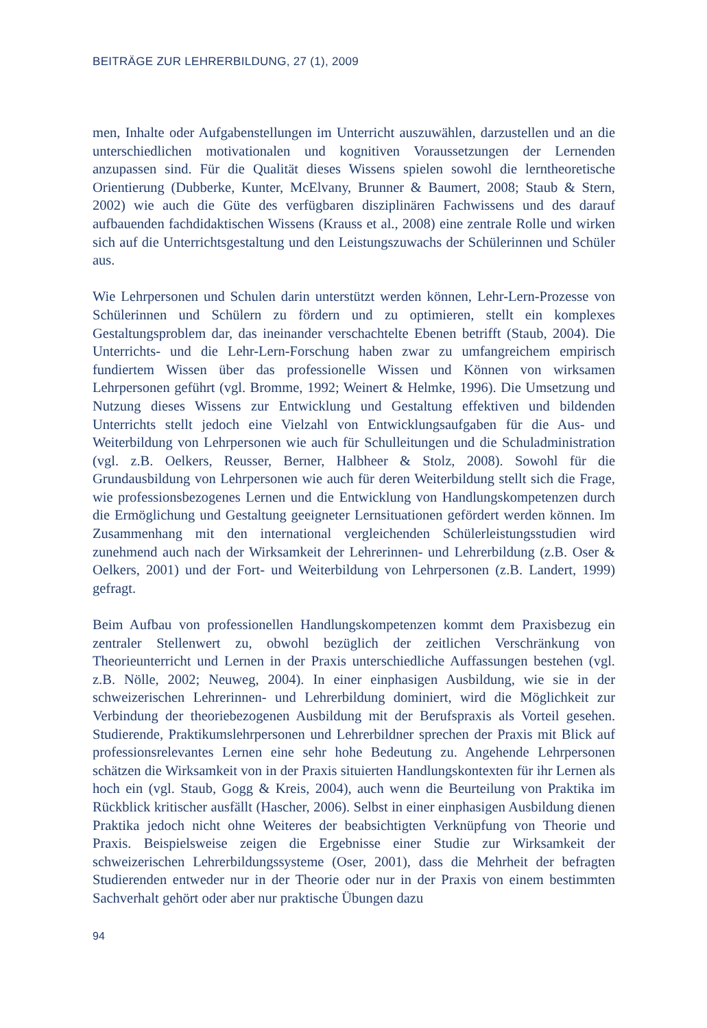BEITRÄGE ZUR LEHRERBILDUNG, 27 (1), 2009
men, Inhalte oder Aufgabenstellungen im Unterricht auszuwählen, darzustellen und an die unterschiedlichen motivationalen und kognitiven Voraussetzungen der Lernenden anzupassen sind. Für die Qualität dieses Wissens spielen sowohl die lerntheoretische Orientierung (Dubberke, Kunter, McElvany, Brunner & Baumert, 2008; Staub & Stern, 2002) wie auch die Güte des verfügbaren disziplinären Fachwissens und des darauf aufbauenden fachdidaktischen Wissens (Krauss et al., 2008) eine zentrale Rolle und wirken sich auf die Unterrichtsgestaltung und den Leistungszuwachs der Schülerinnen und Schüler aus.
Wie Lehrpersonen und Schulen darin unterstützt werden können, Lehr-Lern-Prozesse von Schülerinnen und Schülern zu fördern und zu optimieren, stellt ein komplexes Gestaltungsproblem dar, das ineinander verschachtelte Ebenen betrifft (Staub, 2004). Die Unterrichts- und die Lehr-Lern-Forschung haben zwar zu umfangreichem empirisch fundiertem Wissen über das professionelle Wissen und Können von wirksamen Lehrpersonen geführt (vgl. Bromme, 1992; Weinert & Helmke, 1996). Die Umsetzung und Nutzung dieses Wissens zur Entwicklung und Gestaltung effektiven und bildenden Unterrichts stellt jedoch eine Vielzahl von Entwicklungsaufgaben für die Aus- und Weiterbildung von Lehrpersonen wie auch für Schulleitungen und die Schuladministration (vgl. z.B. Oelkers, Reusser, Berner, Halbheer & Stolz, 2008). Sowohl für die Grundausbildung von Lehrpersonen wie auch für deren Weiterbildung stellt sich die Frage, wie professionsbezogenes Lernen und die Entwicklung von Handlungskompetenzen durch die Ermöglichung und Gestaltung geeigneter Lernsituationen gefördert werden können. Im Zusammenhang mit den international vergleichenden Schülerleistungsstudien wird zunehmend auch nach der Wirksamkeit der Lehrerinnen- und Lehrerbildung (z.B. Oser & Oelkers, 2001) und der Fort- und Weiterbildung von Lehrpersonen (z.B. Landert, 1999) gefragt.
Beim Aufbau von professionellen Handlungskompetenzen kommt dem Praxisbezug ein zentraler Stellenwert zu, obwohl bezüglich der zeitlichen Verschränkung von Theorieunterricht und Lernen in der Praxis unterschiedliche Auffassungen bestehen (vgl. z.B. Nölle, 2002; Neuweg, 2004). In einer einphasigen Ausbildung, wie sie in der schweizerischen Lehrerinnen- und Lehrerbildung dominiert, wird die Möglichkeit zur Verbindung der theoriebezogenen Ausbildung mit der Berufspraxis als Vorteil gesehen. Studierende, Praktikumslehrpersonen und Lehrerbildner sprechen der Praxis mit Blick auf professionsrelevantes Lernen eine sehr hohe Bedeutung zu. Angehende Lehrpersonen schätzen die Wirksamkeit von in der Praxis situierten Handlungskontexten für ihr Lernen als hoch ein (vgl. Staub, Gogg & Kreis, 2004), auch wenn die Beurteilung von Praktika im Rückblick kritischer ausfällt (Hascher, 2006). Selbst in einer einphasigen Ausbildung dienen Praktika jedoch nicht ohne Weiteres der beabsichtigten Verknüpfung von Theorie und Praxis. Beispielsweise zeigen die Ergebnisse einer Studie zur Wirksamkeit der schweizerischen Lehrerbildungssysteme (Oser, 2001), dass die Mehrheit der befragten Studierenden entweder nur in der Theorie oder nur in der Praxis von einem bestimmten Sachverhalt gehört oder aber nur praktische Übungen dazu
94